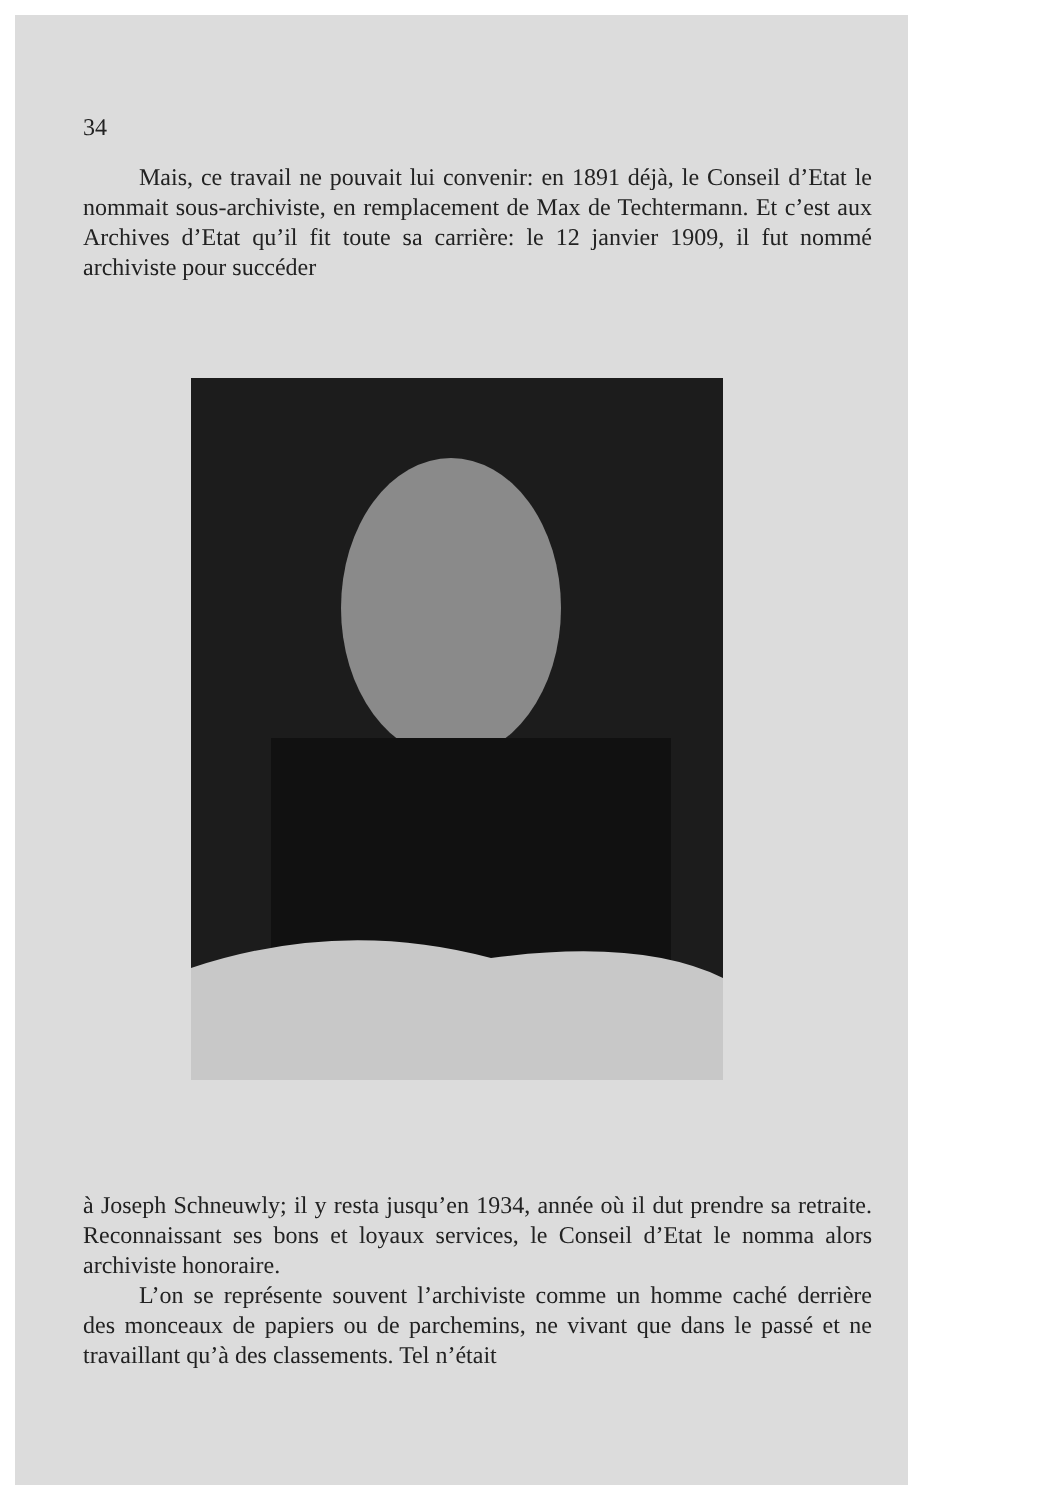34
Mais, ce travail ne pouvait lui convenir: en 1891 déjà, le Conseil d’Etat le nommait sous-archiviste, en remplacement de Max de Techtermann. Et c’est aux Archives d’Etat qu’il fit toute sa carrière: le 12 janvier 1909, il fut nommé archiviste pour succéder
à Joseph Schneuwly; il y resta jusqu’en 1934, année où il dut prendre sa retraite. Reconnaissant ses bons et loyaux services, le Conseil d’Etat le nomma alors archiviste honoraire.
L’on se représente souvent l’archiviste comme un homme caché derrière des monceaux de papiers ou de parchemins, ne vivant que dans le passé et ne travaillant qu’à des classements. Tel n’était